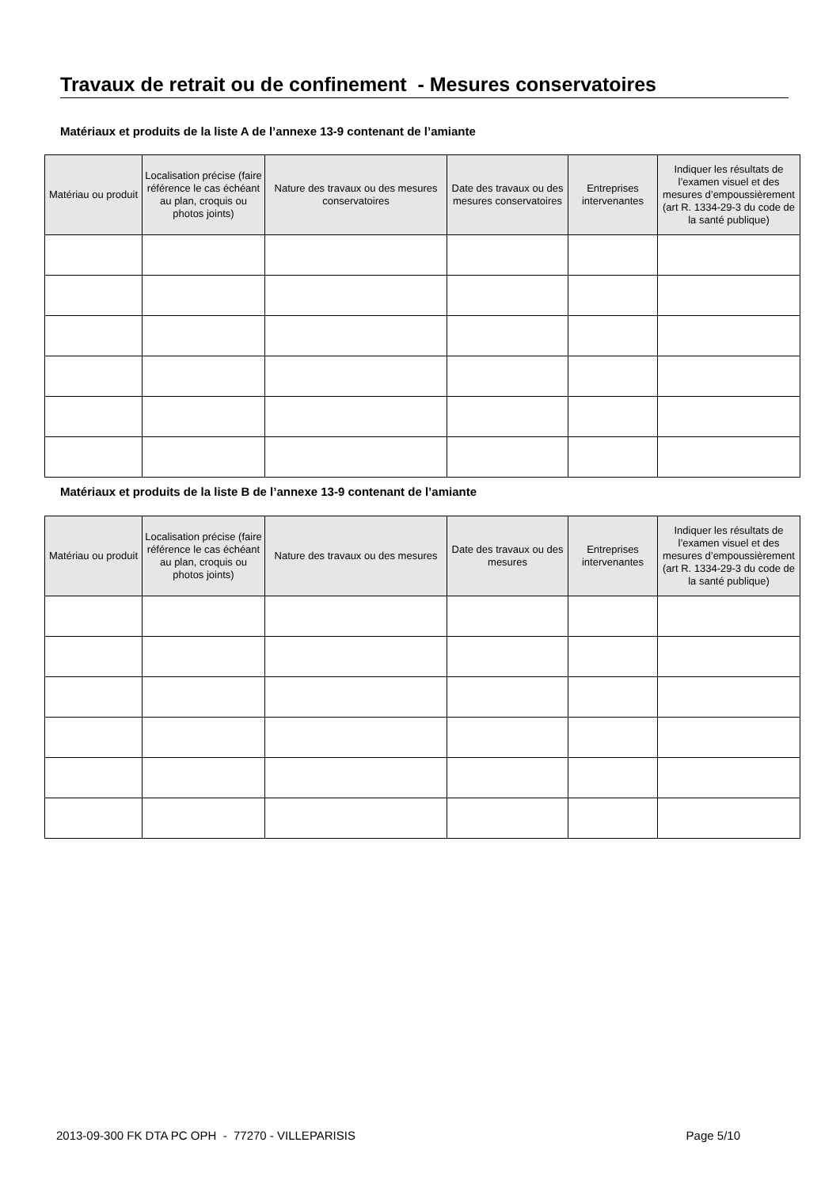Travaux de retrait ou de confinement - Mesures conservatoires
Matériaux et produits de la liste A de l’annexe 13-9 contenant de l’amiante
| Matériau ou produit | Localisation précise (faire référence le cas échéant au plan, croquis ou photos joints) | Nature des travaux ou des mesures conservatoires | Date des travaux ou des mesures conservatoires | Entreprises intervenantes | Indiquer les résultats de l’examen visuel et des mesures d’empoussièrement (art R. 1334-29-3 du code de la santé publique) |
| --- | --- | --- | --- | --- | --- |
Matériaux et produits de la liste B de l’annexe 13-9 contenant de l’amiante
| Matériau ou produit | Localisation précise (faire référence le cas échéant au plan, croquis ou photos joints) | Nature des travaux ou des mesures | Date des travaux ou des mesures | Entreprises intervenantes | Indiquer les résultats de l’examen visuel et des mesures d’empoussièrement (art R. 1334-29-3 du code de la santé publique) |
| --- | --- | --- | --- | --- | --- |
2013-09-300 FK DTA PC OPH - 77270 - VILLEPARISIS Page 5/10